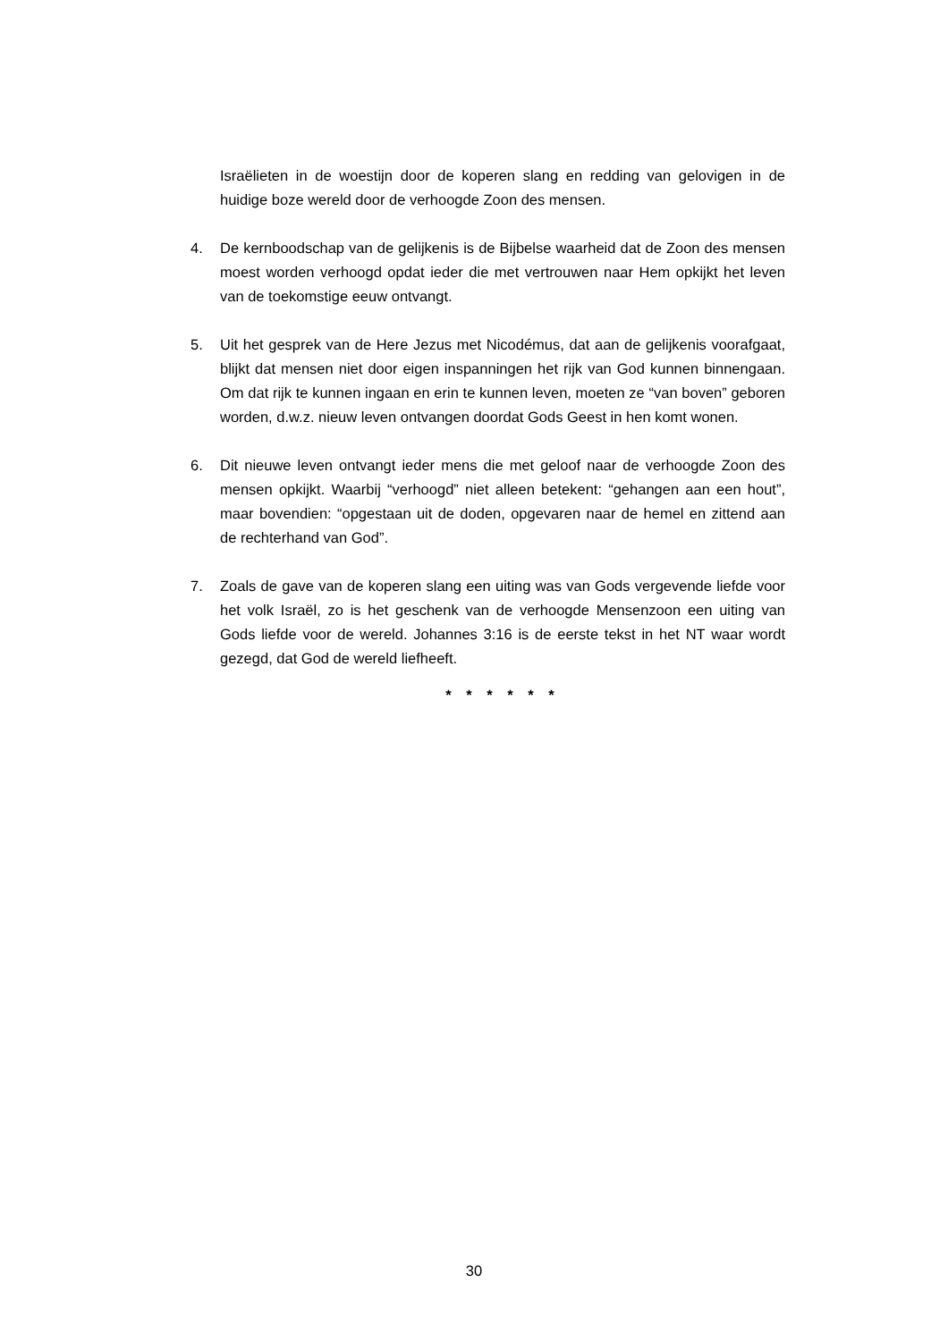Israëlieten in de woestijn door de koperen slang en redding van gelovigen in de huidige boze wereld door de verhoogde Zoon des mensen.
4. De kernboodschap van de gelijkenis is de Bijbelse waarheid dat de Zoon des mensen moest worden verhoogd opdat ieder die met vertrouwen naar Hem opkijkt het leven van de toekomstige eeuw ontvangt.
5. Uit het gesprek van de Here Jezus met Nicodémus, dat aan de gelijkenis voorafgaat, blijkt dat mensen niet door eigen inspanningen het rijk van God kunnen binnengaan. Om dat rijk te kunnen ingaan en erin te kunnen leven, moeten ze “van boven” geboren worden, d.w.z. nieuw leven ontvangen doordat Gods Geest in hen komt wonen.
6. Dit nieuwe leven ontvangt ieder mens die met geloof naar de verhoogde Zoon des mensen opkijkt. Waarbij “verhoogd” niet alleen betekent: “gehangen aan een hout”, maar bovendien: “opgestaan uit de doden, opgevaren naar de hemel en zittend aan de rechterhand van God”.
7. Zoals de gave van de koperen slang een uiting was van Gods vergevende liefde voor het volk Israël, zo is het geschenk van de verhoogde Mensenzoon een uiting van Gods liefde voor de wereld. Johannes 3:16 is de eerste tekst in het NT waar wordt gezegd, dat God de wereld liefheeft.
* * * * * *
30